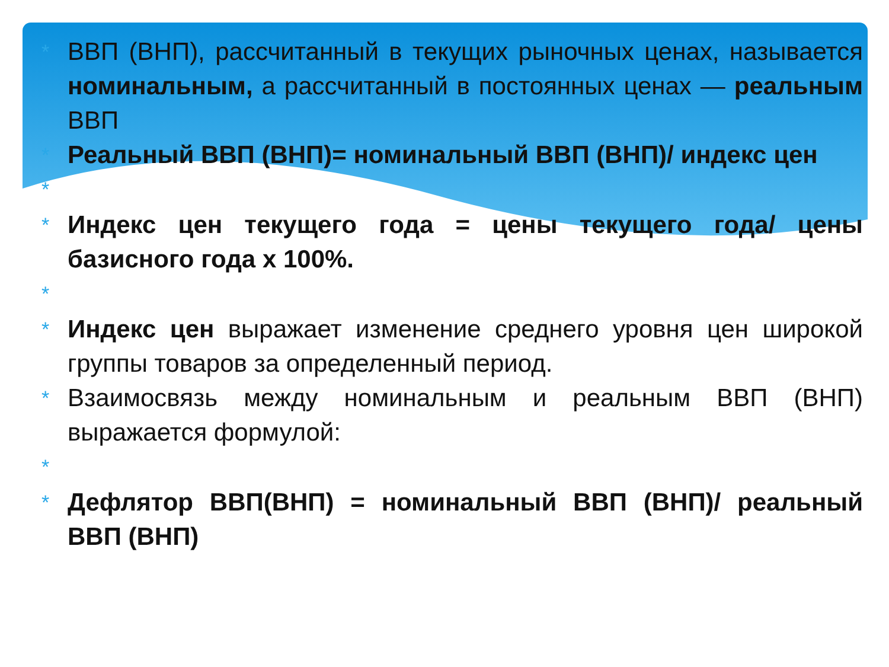* ВВП (ВНП), рассчитанный в текущих рыночных ценах, называется номинальным, а рассчитанный в постоянных ценах — реальным ВВП
* Реальный ВВП (ВНП)= номинальный ВВП (ВНП)/ индекс цен
*
* Индекс цен текущего года = цены текущего года/ цены базисного года х 100%.
*
* Индекс цен выражает изменение среднего уровня цен широкой группы товаров за определенный период.
* Взаимосвязь между номинальным и реальным ВВП (ВНП) выражается формулой:
*
* Дефлятор ВВП(ВНП) = номинальный ВВП (ВНП)/ реальный ВВП (ВНП)